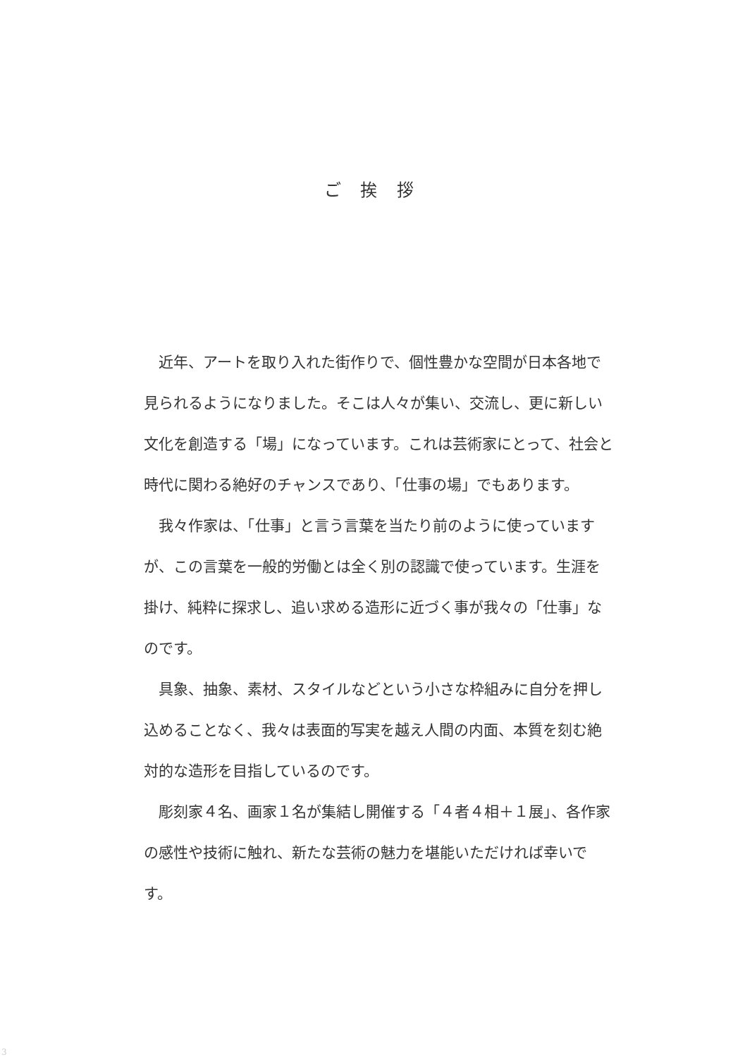ご 挨 拶
近年、アートを取り入れた街作りで、個性豊かな空間が日本各地で見られるようになりました。そこは人々が集い、交流し、更に新しい文化を創造する「場」になっています。これは芸術家にとって、社会と時代に関わる絶好のチャンスであり、「仕事の場」でもあります。
我々作家は、「仕事」と言う言葉を当たり前のように使っていますが、この言葉を一般的労働とは全く別の認識で使っています。生涯を掛け、純粋に探求し、追い求める造形に近づく事が我々の「仕事」なのです。
具象、抽象、素材、スタイルなどという小さな枠組みに自分を押し込めることなく、我々は表面的写実を越え人間の内面、本質を刻む絶対的な造形を目指しているのです。
彫刻家４名、画家１名が集結し開催する「４者４相＋１展」、各作家の感性や技術に触れ、新たな芸術の魅力を堪能いただければ幸いです。
3